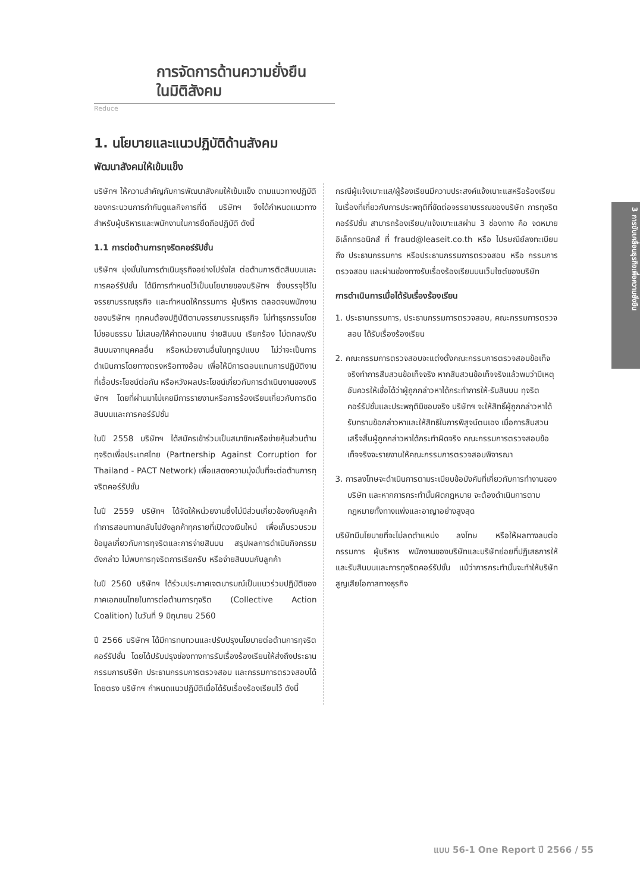การจัดการด้านความยั่งยืน
ในมิติสังคม
Reduce
3 การขับเคลื่อนธุรกิจเพื่อความยั่งยืน
1. นโยบายและแนวปฏิบัติด้านสังคม
พัฒนาสังคมให้เข้มแข็ง
บริษัทฯ ให้ความสำคัญกับการพัฒนาสังคมให้เข้มแข็ง ตามแนวทางปฏิบัติของกระบวนการกำกับดูแลกิจการที่ดี บริษัทฯ จึงได้กำหนดแนวทางสำหรับผู้บริหารและพนักงานในการยึดถือปฏิบัติ ดังนี้
1.1 การต่อต้านการทุจริตคอร์รัปชั่น
บริษัทฯ มุ่งมั่นในการดำเนินธุรกิจอย่างโปร่งใส ต่อต้านการติดสินบนและการคอร์รัปชั่น ได้มีการกำหนดไว้เป็นนโยบายของบริษัทฯ ซึ่งบรรจุไว้ในจรรยาบรรณธุรกิจ และกำหนดให้กรรมการ ผู้บริหาร ตลอดจนพนักงานของบริษัทฯ ทุกคนต้องปฏิบัติตามจรรยาบรรณธุรกิจ ไม่ทำธุรกรรมโดยไม่ชอบธรรม ไม่เสนอ/ให้ค่าตอบแทน จ่ายสินบน เรียกร้อง ไม่ตกลง/รับสินบนจากบุคคลอื่น หรือหน่วยงานอื่นในทุกรูปแบบ ไม่ว่าจะเป็นการดำเนินการโดยทางตรงหรือทางอ้อม เพื่อให้มีการตอบแทนการปฏิบัติงานที่เอื้อประโยชน์ต่อกัน หรือหวังผลประโยชน์เกี่ยวกับการดำเนินงานของบริษัทฯ โดยที่ผ่านมาไม่เคยมีการรายงานหรือการร้องเรียนเกี่ยวกับการติดสินบนและการคอร์รัปชั่น
ในปี 2558 บริษัทฯ ได้สมัครเข้าร่วมเป็นสมาชิกเครือข่ายหุ้นส่วนต้านทุจริตเพื่อประเทศไทย (Partnership Against Corruption for Thailand - PACT Network) เพื่อแสดงความมุ่งมั่นที่จะต่อต้านการทุจริตคอร์รัปชั่น
ในปี 2559 บริษัทฯ ได้จัดให้หน่วยงานซึ่งไม่มีส่วนเกี่ยวข้องกับลูกค้าทำการสอบทานกลับไปยังลูกค้าทุกรายที่เปิดวงเงินใหม่ เพื่อเก็บรวบรวมข้อมูลเกี่ยวกับการทุจริตและการจ่ายสินบน สรุปผลการดำเนินกิจกรรมดังกล่าว ไม่พบการทุจริตการเรียกรับ หรือจ่ายสินบนกับลูกค้า
ในปี 2560 บริษัทฯ ได้ร่วมประกาศเจตนารมณ์เป็นแนวร่วมปฏิบัติของภาคเอกชนไทยในการต่อต้านการทุจริต (Collective Action Coalition) ในวันที่ 9 มิถุนายน 2560
ปี 2566 บริษัทฯ ได้มีการทบทวนและปรับปรุงนโยบายต่อต้านการทุจริตคอร์รัปชั่น โดยได้ปรับปรุงช่องทางการรับเรื่องร้องเรียนให้ส่งถึงประธานกรรมการบริษัท ประธานกรรมการตรวจสอบ และกรรมการตรวจสอบได้โดยตรง บริษัทฯ กำหนดแนวปฏิบัติเมื่อได้รับเรื่องร้องเรียนไว้ ดังนี้
กรณีผู้แจ้งเบาะแส/ผู้ร้องเรียนมีความประสงค์แจ้งเบาะแสหรือร้องเรียนในเรื่องที่เกี่ยวกับการประพฤติที่ขัดต่อจรรยาบรรณของบริษัท การทุจริตคอร์รัปชั่น สามารถร้องเรียน/แจ้งเบาะแสผ่าน 3 ช่องทาง คือ จดหมายอิเล็กทรอนิกส์ ที่ fraud@leaseit.co.th หรือ ไปรษณีย์ลงทะเบียน ถึง ประธานกรรมการ หรือประธานกรรมการตรวจสอบ หรือ กรรมการตรวจสอบ และผ่านช่องทางรับเรื่องร้องเรียนบนเว็บไซต์ของบริษัท
การดำเนินการเมื่อได้รับเรื่องร้องเรียน
1. ประธานกรรมการ, ประธานกรรมการตรวจสอบ, คณะกรรมการตรวจสอบ ได้รับเรื่องร้องเรียน
2. คณะกรรมการตรวจสอบจะแต่งตั้งคณะกรรมการตรวจสอบข้อเท็จจริงทำการสืบสวนข้อเท็จจริง หากสืบสวนข้อเท็จจริงแล้วพบว่ามีเหตุอันควรให้เชื่อได้ว่าผู้ถูกกล่าวหาได้กระทำการให้-รับสินบน ทุจริตคอร์รัปชั่นและประพฤติมิชอบจริง บริษัทฯ จะให้สิทธิ์ผู้ถูกกล่าวหาได้รับทราบข้อกล่าวหาและให้สิทธิในการพิสูจน์ตนเอง เมื่อการสืบสวนเสร็จสิ้นผู้ถูกกล่าวหาได้กระทำผิดจริง คณะกรรมการตรวจสอบข้อเท็จจริงจะรายงานให้คณะกรรมการตรวจสอบพิจารณา
3. การลงโทษจะดำเนินการตามระเบียบข้อบังคับที่เกี่ยวกับการทำงานของบริษัท และหากการกระทำนั้นผิดกฎหมาย จะต้องดำเนินการตามกฎหมายทั้งทางแพ่งและอาญาอย่างสูงสุด
บริษัทมีนโยบายที่จะไม่ลดตำแหน่ง ลงโทษ หรือให้ผลทางลบต่อ กรรมการ ผู้บริหาร พนักงานของบริษัทและบริษัทย่อยที่ปฏิเสธการให้และรับสินบนและการทุจริตคอร์รัปชั่น แม้ว่าการกระทำนั้นจะทำให้บริษัทสูญเสียโอกาสทางธุรกิจ
แบบ 56-1 One Report ปี 2566 / 55